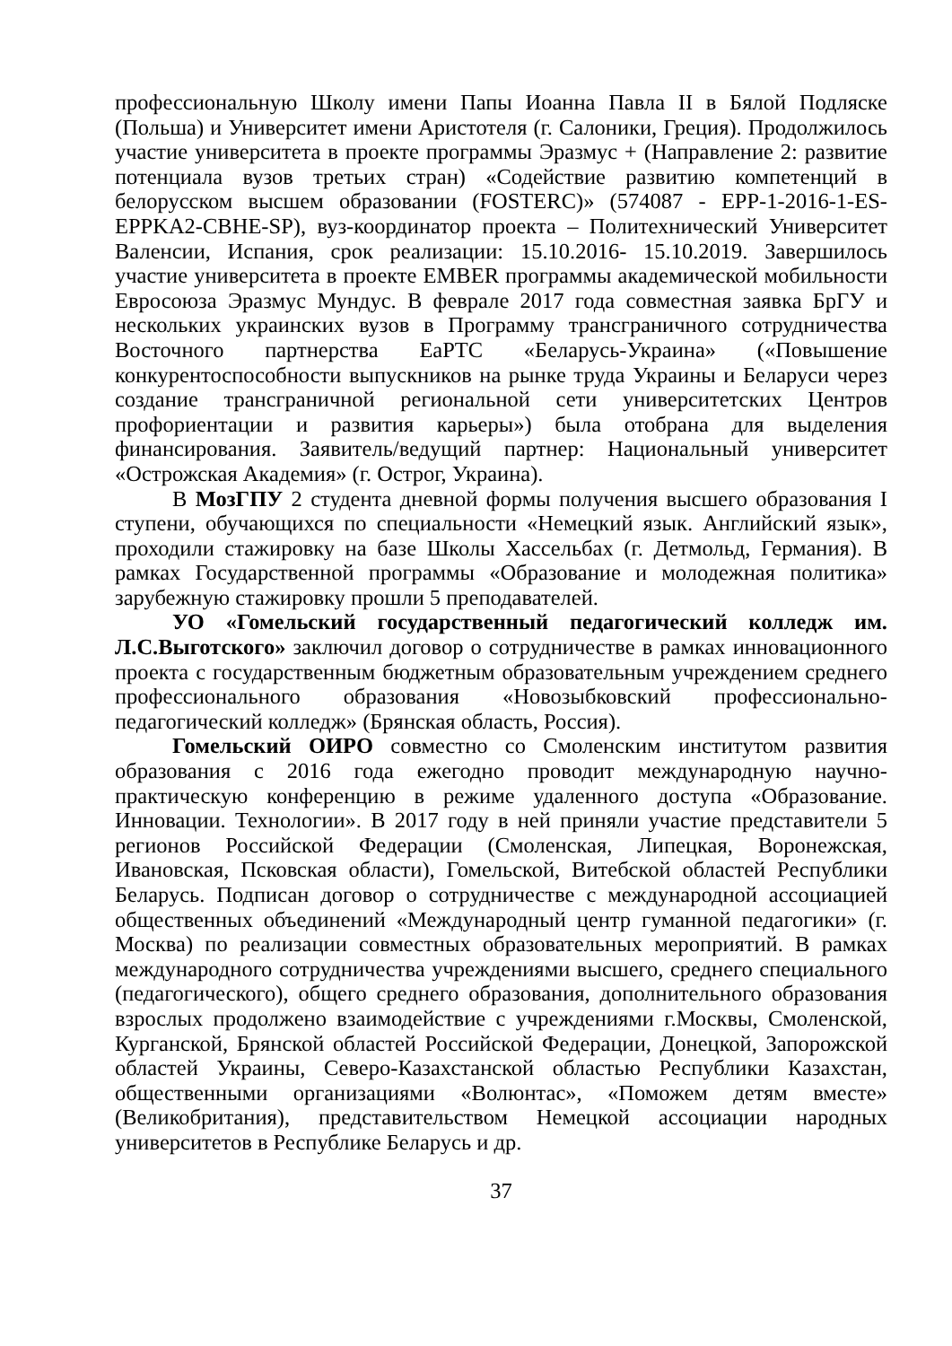профессиональную Школу имени Папы Иоанна Павла II в Бялой Подляске (Польша) и Университет имени Аристотеля (г. Салоники, Греция). Продолжилось участие университета в проекте программы Эразмус + (Направление 2: развитие потенциала вузов третьих стран) «Содействие развитию компетенций в белорусском высшем образовании (FOSTERC)» (574087 - EPP-1-2016-1-ES-EPPKA2-CBHE-SP), вуз-координатор проекта – Политехнический Университет Валенсии, Испания, срок реализации: 15.10.2016- 15.10.2019. Завершилось участие университета в проекте EMBER программы академической мобильности Евросоюза Эразмус Мундус. В феврале 2017 года совместная заявка БрГУ и нескольких украинских вузов в Программу трансграничного сотрудничества Восточного партнерства EaPTC «Беларусь-Украина» («Повышение конкурентоспособности выпускников на рынке труда Украины и Беларуси через создание трансграничной региональной сети университетских Центров профориентации и развития карьеры») была отобрана для выделения финансирования. Заявитель/ведущий партнер: Национальный университет «Острожская Академия» (г. Острог, Украина).
В МозГПУ 2 студента дневной формы получения высшего образования I ступени, обучающихся по специальности «Немецкий язык. Английский язык», проходили стажировку на базе Школы Хассельбах (г. Детмольд, Германия). В рамках Государственной программы «Образование и молодежная политика» зарубежную стажировку прошли 5 преподавателей.
УО «Гомельский государственный педагогический колледж им. Л.С.Выготского» заключил договор о сотрудничестве в рамках инновационного проекта с государственным бюджетным образовательным учреждением среднего профессионального образования «Новозыбковский профессионально-педагогический колледж» (Брянская область, Россия).
Гомельский ОИРО совместно со Смоленским институтом развития образования с 2016 года ежегодно проводит международную научно-практическую конференцию в режиме удаленного доступа «Образование. Инновации. Технологии». В 2017 году в ней приняли участие представители 5 регионов Российской Федерации (Смоленская, Липецкая, Воронежская, Ивановская, Псковская области), Гомельской, Витебской областей Республики Беларусь. Подписан договор о сотрудничестве с международной ассоциацией общественных объединений «Международный центр гуманной педагогики» (г. Москва) по реализации совместных образовательных мероприятий. В рамках международного сотрудничества учреждениями высшего, среднего специального (педагогического), общего среднего образования, дополнительного образования взрослых продолжено взаимодействие с учреждениями г.Москвы, Смоленской, Курганской, Брянской областей Российской Федерации, Донецкой, Запорожской областей Украины, Северо-Казахстанской областью Республики Казахстан, общественными организациями «Волюнтас», «Поможем детям вместе» (Великобритания), представительством Немецкой ассоциации народных университетов в Республике Беларусь и др.
37